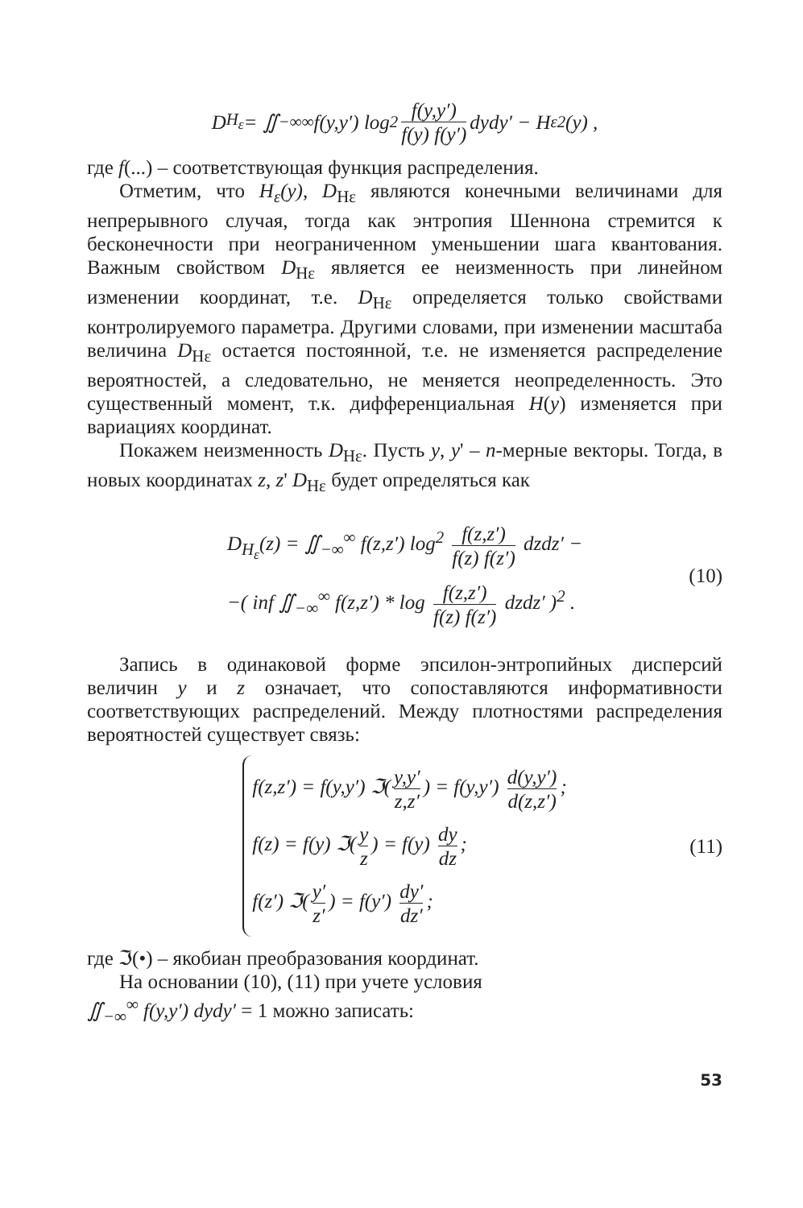D<sub>H<sub>ε</sub></sub> = ∬<sub>−∞</sub><sup>∞</sup> f(y,y′) log<sup>2</sup> f(y,y′) f(y) f(y′) dydy′ − H<sub>ε</sub><sup>2</sup>(y) ,
где f(...) – соответствующая функция распределения.
Отметим, что H<sub>ε</sub>(y), D<sub>Hε</sub> являются конечными величинами для непрерывного случая, тогда как энтропия Шеннона стремится к бесконечности при неограниченном уменьшении шага квантования. Важным свойством D<sub>Hε</sub> является ее неизменность при линейном изменении координат, т.е. D<sub>Hε</sub> определяется только свойствами контролируемого параметра. Другими словами, при изменении масштаба величина D<sub>Hε</sub> остается постоянной, т.е. не изменяется распределение вероятностей, а следовательно, не меняется неопределенность. Это существенный момент, т.к. дифференциальная H(y) изменяется при вариациях координат.
Покажем неизменность D<sub>Hε</sub>. Пусть y, y' – n-мерные векторы. Тогда, в новых координатах z, z' D<sub>Hε</sub> будет определяться как
D<sub>H<sub>ε</sub></sub>(z) = ∬<sub>−∞</sub><sup>∞</sup> f(z,z′) log<sup>2</sup> f(z,z′) f(z) f(z′) dzdz′ −
−( inf ∬<sub>−∞</sub><sup>∞</sup> f(z,z′) * log f(z,z′) f(z) f(z′) dzdz′ )<sup>2</sup> .
(10)
Запись в одинаковой форме эпсилон-энтропийных дисперсий величин y и z означает, что сопоставляются информативности соответствующих распределений. Между плотностями распределения вероятностей существует связь:
f(z,z′) = f(y,y′) ℑ(y,y′ z,z′) = f(y,y′) d(y,y′) d(z,z′);
f(z) = f(y) ℑ(y z) = f(y) dy dz;
f(z′) ℑ(y′ z′) = f(y′) dy′ dz′;
(11)
где ℑ(•) – якобиан преобразования координат.
На основании (10), (11) при учете условия
∬<sub>−∞</sub><sup>∞</sup> f(y,y′) dydy′ = 1 можно записать:
53